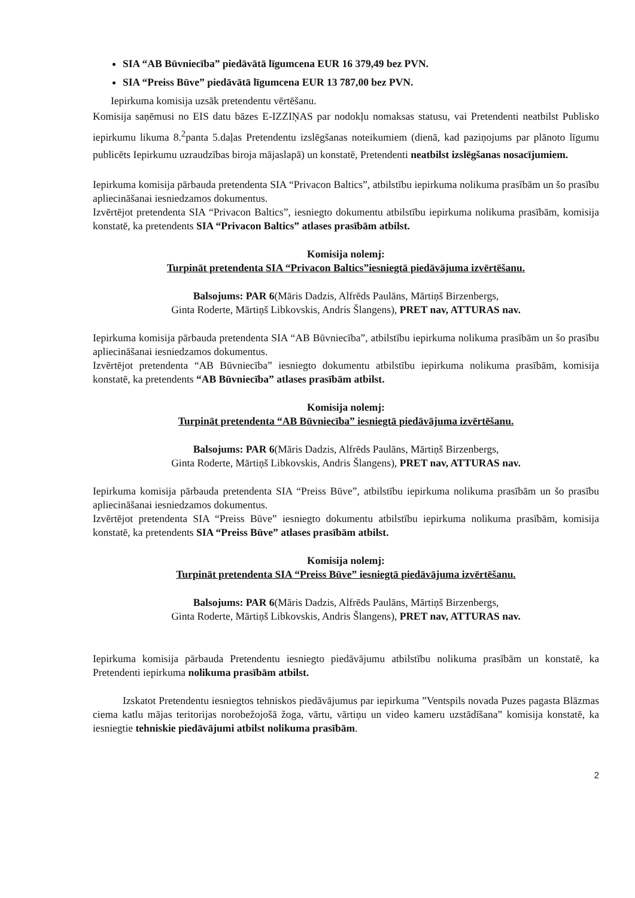SIA “AB Būvniecība” piedāvātā līgumcena EUR 16 379,49 bez PVN.
SIA “Preiss Būve” piedāvātā līgumcena EUR 13 787,00 bez PVN.
Iepirkuma komisija uzsāk pretendentu vērtēšanu.
Komisija saņēmusi no EIS datu bāzes E-IZZIŅAS par nodokļu nomaksas statusu, vai Pretendenti neatbilst Publisko iepirkumu likuma 8.<sup>2</sup>panta 5.daļas Pretendentu izslēgšanas noteikumiem (dienā, kad paziņojums par plānoto līgumu publicēts Iepirkumu uzraudzības biroja mājaslapā) un konstatē, Pretendenti neatbilst izslēgšanas nosacījumiem.
Iepirkuma komisija pārbauda pretendenta SIA “Privacon Baltics”, atbilstību iepirkuma nolikuma prasībām un šo prasību apliecināšanai iesniedzamos dokumentus.
Izvērtējot pretendenta SIA “Privacon Baltics”, iesniegto dokumentu atbilstību iepirkuma nolikuma prasībām, komisija konstatē, ka pretendents SIA “Privacon Baltics” atlases prasībām atbilst.
Komisija nolemj:
Turpināt pretendenta SIA “Privacon Baltics”iesniegtā piedāvājuma izvērtēšanu.
Balsojums: PAR 6(Māris Dadzis, Alfrēds Paulāns, Mārtiņš Birzenbergs,
Ginta Roderte, Mārtiņš Libkovskis, Andris Šlangens), PRET nav, ATTURAS nav.
Iepirkuma komisija pārbauda pretendenta SIA “AB Būvniecība”, atbilstību iepirkuma nolikuma prasībām un šo prasību apliecināšanai iesniedzamos dokumentus.
Izvērtējot pretendenta “AB Būvniecība” iesniegto dokumentu atbilstību iepirkuma nolikuma prasībām, komisija konstatē, ka pretendents “AB Būvniecība” atlases prasībām atbilst.
Komisija nolemj:
Turpināt pretendenta “AB Būvniecība” iesniegtā piedāvājuma izvērtēšanu.
Balsojums: PAR 6(Māris Dadzis, Alfrēds Paulāns, Mārtiņš Birzenbergs,
Ginta Roderte, Mārtiņš Libkovskis, Andris Šlangens), PRET nav, ATTURAS nav.
Iepirkuma komisija pārbauda pretendenta SIA “Preiss Būve”, atbilstību iepirkuma nolikuma prasībām un šo prasību apliecināšanai iesniedzamos dokumentus.
Izvērtējot pretendenta SIA “Preiss Būve” iesniegto dokumentu atbilstību iepirkuma nolikuma prasībām, komisija konstatē, ka pretendents SIA “Preiss Būve” atlases prasībām atbilst.
Komisija nolemj:
Turpināt pretendenta SIA “Preiss Būve” iesniegtā piedāvājuma izvērtēšanu.
Balsojums: PAR 6(Māris Dadzis, Alfrēds Paulāns, Mārtiņš Birzenbergs,
Ginta Roderte, Mārtiņš Libkovskis, Andris Šlangens), PRET nav, ATTURAS nav.
Iepirkuma komisija pārbauda Pretendentu iesniegto piedāvājumu atbilstību nolikuma prasībām un konstatē, ka Pretendenti iepirkuma nolikuma prasībām atbilst.
Izskatot Pretendentu iesniegtos tehniskos piedāvājumus par iepirkuma ”Ventspils novada Puzes pagasta Blāzmas ciema katlu mājas teritorijas norobežojošā žoga, vārtu, vārtiņu un video kameru uzstādīšana” komisija konstatē, ka iesniegtie tehniskie piedāvājumi atbilst nolikuma prasībām.
2